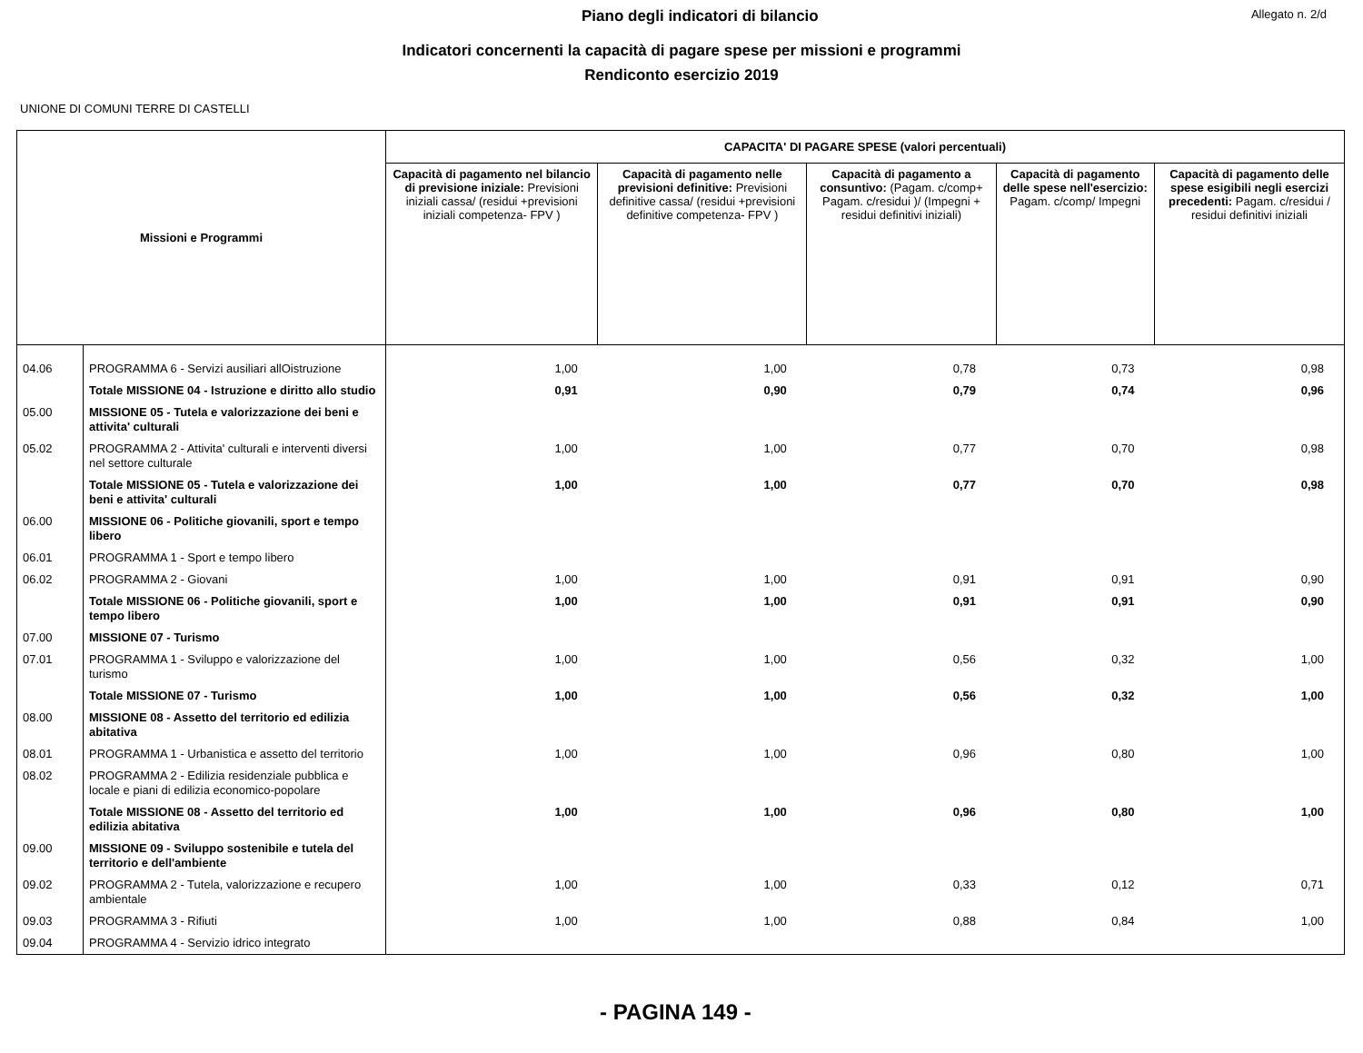Piano degli indicatori di bilancio Allegato n. 2/d
Indicatori concernenti la capacità di pagare spese per missioni e programmi
Rendiconto esercizio 2019
UNIONE DI COMUNI TERRE DI CASTELLI
| Missioni e Programmi | | CAPACITA' DI PAGARE SPESE (valori percentuali) | | | | |
| --- | --- | --- | --- | --- | --- | --- |
| | | Capacità di pagamento nel bilancio di previsione iniziale: Previsioni iniziali cassa/ (residui +previsioni iniziali competenza- FPV ) | Capacità di pagamento nelle previsioni definitive: Previsioni definitive cassa/ (residui +previsioni definitive competenza- FPV ) | Capacità di pagamento a consuntivo: (Pagam. c/comp+ Pagam. c/residui )/ (Impegni + residui definitivi iniziali) | Capacità di pagamento delle spese nell'esercizio: Pagam. c/comp/ Impegni | Capacità di pagamento delle spese esigibili negli esercizi precedenti: Pagam. c/residui / residui definitivi iniziali |
| 04.06 | PROGRAMMA 6 - Servizi ausiliari allOistruzione | 1,00 | 1,00 | 0,78 | 0,73 | 0,98 |
| | Totale MISSIONE 04 - Istruzione e diritto allo studio | 0,91 | 0,90 | 0,79 | 0,74 | 0,96 |
| 05.00 | MISSIONE 05 - Tutela e valorizzazione dei beni e attivita' culturali | | | | | |
| 05.02 | PROGRAMMA 2 - Attivita' culturali e interventi diversi nel settore culturale | 1,00 | 1,00 | 0,77 | 0,70 | 0,98 |
| | Totale MISSIONE 05 - Tutela e valorizzazione dei beni e attivita' culturali | 1,00 | 1,00 | 0,77 | 0,70 | 0,98 |
| 06.00 | MISSIONE 06 - Politiche giovanili, sport e tempo libero | | | | | |
| 06.01 | PROGRAMMA 1 - Sport e tempo libero | | | | | |
| 06.02 | PROGRAMMA 2 - Giovani | 1,00 | 1,00 | 0,91 | 0,91 | 0,90 |
| | Totale MISSIONE 06 - Politiche giovanili, sport e tempo libero | 1,00 | 1,00 | 0,91 | 0,91 | 0,90 |
| 07.00 | MISSIONE 07 - Turismo | | | | | |
| 07.01 | PROGRAMMA 1 - Sviluppo e valorizzazione del turismo | 1,00 | 1,00 | 0,56 | 0,32 | 1,00 |
| | Totale MISSIONE 07 - Turismo | 1,00 | 1,00 | 0,56 | 0,32 | 1,00 |
| 08.00 | MISSIONE 08 - Assetto del territorio ed edilizia abitativa | | | | | |
| 08.01 | PROGRAMMA 1 - Urbanistica e assetto del territorio | 1,00 | 1,00 | 0,96 | 0,80 | 1,00 |
| 08.02 | PROGRAMMA 2 - Edilizia residenziale pubblica e locale e piani di edilizia economico-popolare | | | | | |
| | Totale MISSIONE 08 - Assetto del territorio ed edilizia abitativa | 1,00 | 1,00 | 0,96 | 0,80 | 1,00 |
| 09.00 | MISSIONE 09 - Sviluppo sostenibile e tutela del territorio e dell'ambiente | | | | | |
| 09.02 | PROGRAMMA 2 - Tutela, valorizzazione e recupero ambientale | 1,00 | 1,00 | 0,33 | 0,12 | 0,71 |
| 09.03 | PROGRAMMA 3 - Rifiuti | 1,00 | 1,00 | 0,88 | 0,84 | 1,00 |
| 09.04 | PROGRAMMA 4 - Servizio idrico integrato | | | | | |
- PAGINA 149 -